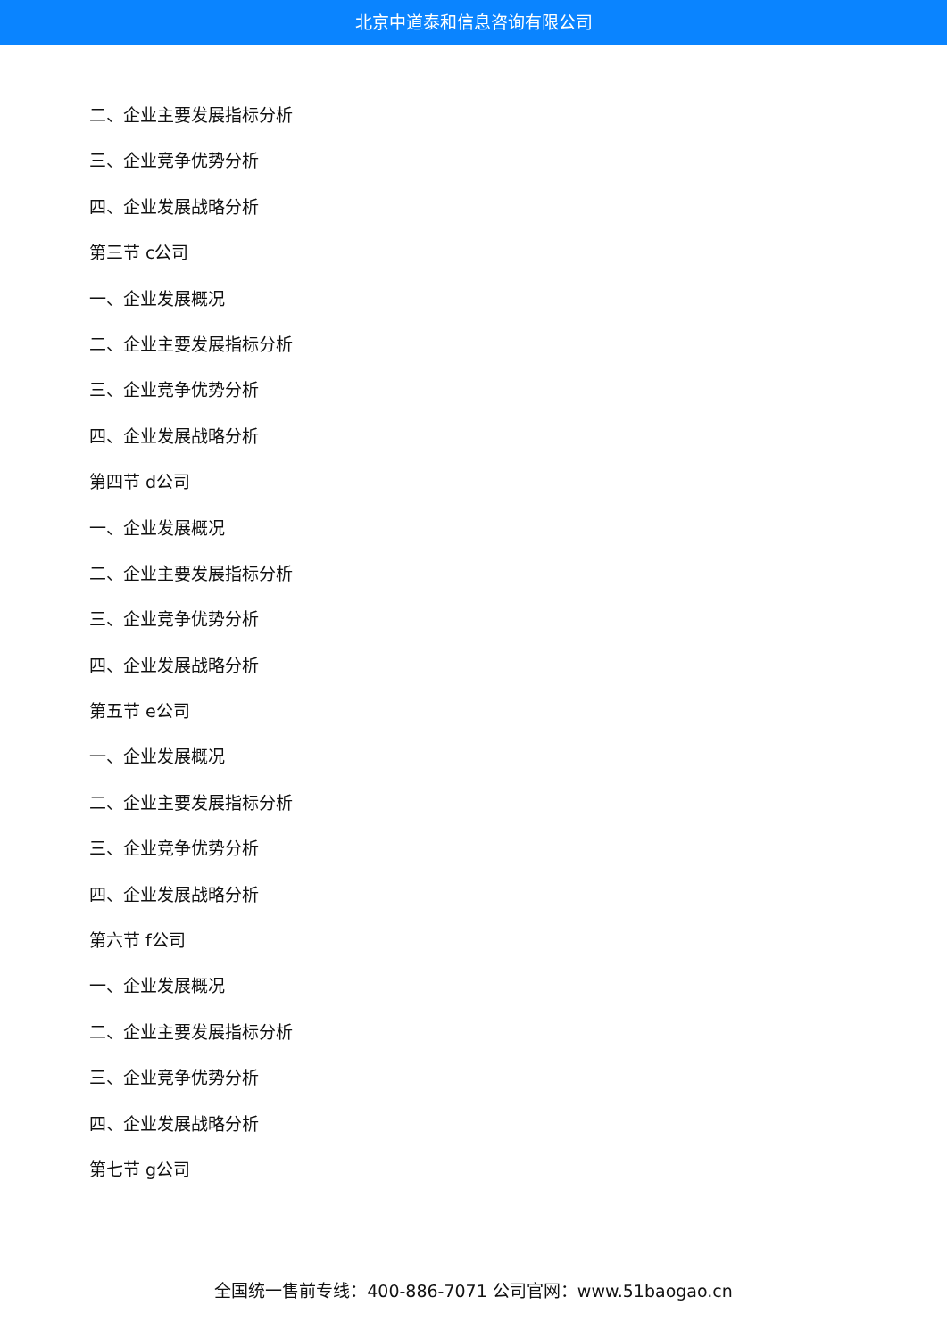北京中道泰和信息咨询有限公司
二、企业主要发展指标分析
三、企业竞争优势分析
四、企业发展战略分析
第三节 c公司
一、企业发展概况
二、企业主要发展指标分析
三、企业竞争优势分析
四、企业发展战略分析
第四节 d公司
一、企业发展概况
二、企业主要发展指标分析
三、企业竞争优势分析
四、企业发展战略分析
第五节 e公司
一、企业发展概况
二、企业主要发展指标分析
三、企业竞争优势分析
四、企业发展战略分析
第六节 f公司
一、企业发展概况
二、企业主要发展指标分析
三、企业竞争优势分析
四、企业发展战略分析
第七节 g公司
全国统一售前专线：400-886-7071 公司官网：www.51baogao.cn